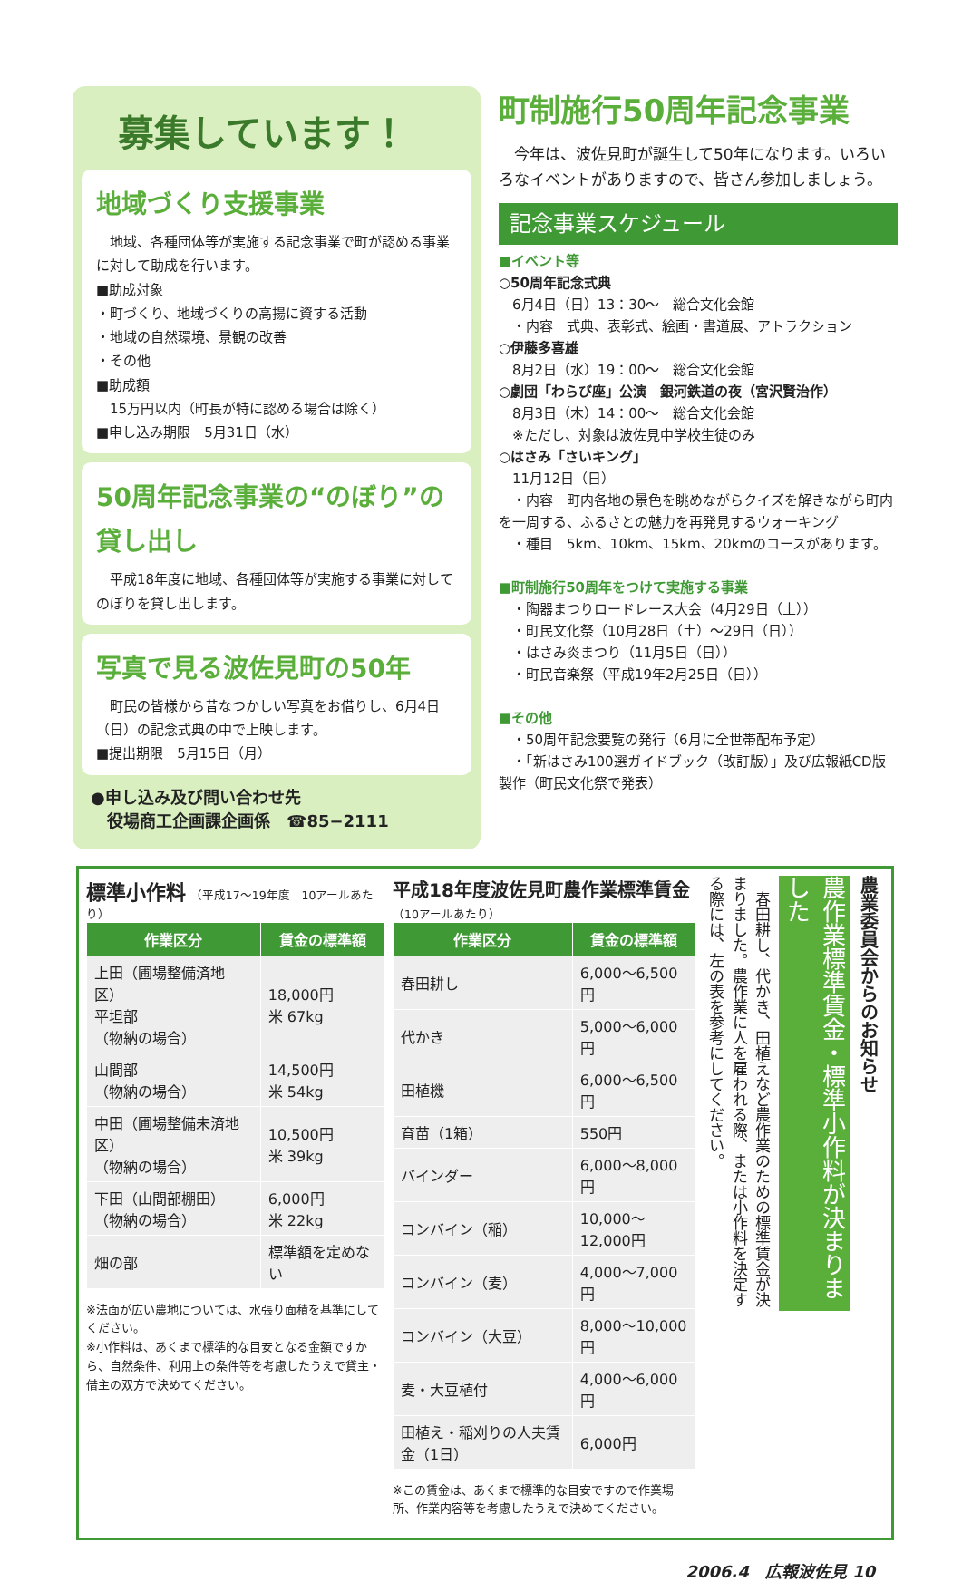募集しています！
地域づくり支援事業
　地域、各種団体等が実施する記念事業で町が認める事業に対して助成を行います。
■助成対象
・町づくり、地域づくりの高揚に資する活動
・地域の自然環境、景観の改善
・その他
■助成額
　15万円以内（町長が特に認める場合は除く）
■申し込み期限　5月31日（水）
50周年記念事業の“のぼり”の貸し出し
　平成18年度に地域、各種団体等が実施する事業に対してのぼりを貸し出します。
写真で見る波佐見町の50年
　町民の皆様から昔なつかしい写真をお借りし、6月4日（日）の記念式典の中で上映します。
■提出期限　5月15日（月）
●申し込み及び問い合わせ先
　役場商工企画課企画係　☎85−2111
町制施行50周年記念事業
　今年は、波佐見町が誕生して50年になります。いろいろなイベントがありますので、皆さん参加しましょう。
記念事業スケジュール
■イベント等
○50周年記念式典
　6月4日（日）13：30〜　総合文化会館
　・内容　式典、表彰式、絵画・書道展、アトラクション
○伊藤多喜雄
　8月2日（水）19：00〜　総合文化会館
○劇団「わらび座」公演　銀河鉄道の夜（宮沢賢治作）
　8月3日（木）14：00〜　総合文化会館
　※ただし、対象は波佐見中学校生徒のみ
○はさみ「さいキング」
　11月12日（日）
　・内容　町内各地の景色を眺めながらクイズを解きながら町内を一周する、ふるさとの魅力を再発見するウォーキング
　・種目　5km、10km、15km、20kmのコースがあります。
■町制施行50周年をつけて実施する事業
　・陶器まつりロードレース大会（4月29日（土））
　・町民文化祭（10月28日（土）〜29日（日））
　・はさみ炎まつり（11月5日（日））
　・町民音楽祭（平成19年2月25日（日））
■その他
　・50周年記念要覧の発行（6月に全世帯配布予定）
　・「新はさみ100選ガイドブック（改訂版）」及び広報紙CD版製作（町民文化祭で発表）
標準小作料 （平成17〜19年度　10アールあたり）
| 作業区分 | 賃金の標準額 |
| --- | --- |
| 上田（圃場整備済地区） 平坦部 （物納の場合） | 18,000円 米 67kg |
| 山間部 （物納の場合） | 14,500円 米 54kg |
| 中田（圃場整備未済地区） （物納の場合） | 10,500円 米 39kg |
| 下田（山間部棚田） （物納の場合） | 6,000円 米 22kg |
| 畑の部 | 標準額を定めない |
※法面が広い農地については、水張り面積を基準にしてください。
※小作料は、あくまで標準的な目安となる金額ですから、自然条件、利用上の条件等を考慮したうえで貸主・借主の双方で決めてください。
平成18年度波佐見町農作業標準賃金（10アールあたり）
| 作業区分 | 賃金の標準額 |
| --- | --- |
| 春田耕し | 6,000〜6,500円 |
| 代かき | 5,000〜6,000円 |
| 田植機 | 6,000〜6,500円 |
| 育苗（1箱） | 550円 |
| バインダー | 6,000〜8,000円 |
| コンバイン（稲） | 10,000〜12,000円 |
| コンバイン（麦） | 4,000〜7,000円 |
| コンバイン（大豆） | 8,000〜10,000円 |
| 麦・大豆植付 | 4,000〜6,000円 |
| 田植え・稲刈りの人夫賃金（1日） | 6,000円 |
※この賃金は、あくまで標準的な目安ですので作業場所、作業内容等を考慮したうえで決めてください。
農業委員会からのお知らせ
農作業標準賃金・標準小作料が決まりました
　春田耕し、代かき、田植えなど農作業のための標準賃金が決まりました。農作業に人を雇われる際、または小作料を決定する際には、左の表を参考にしてください。
2006.4　広報波佐見 10